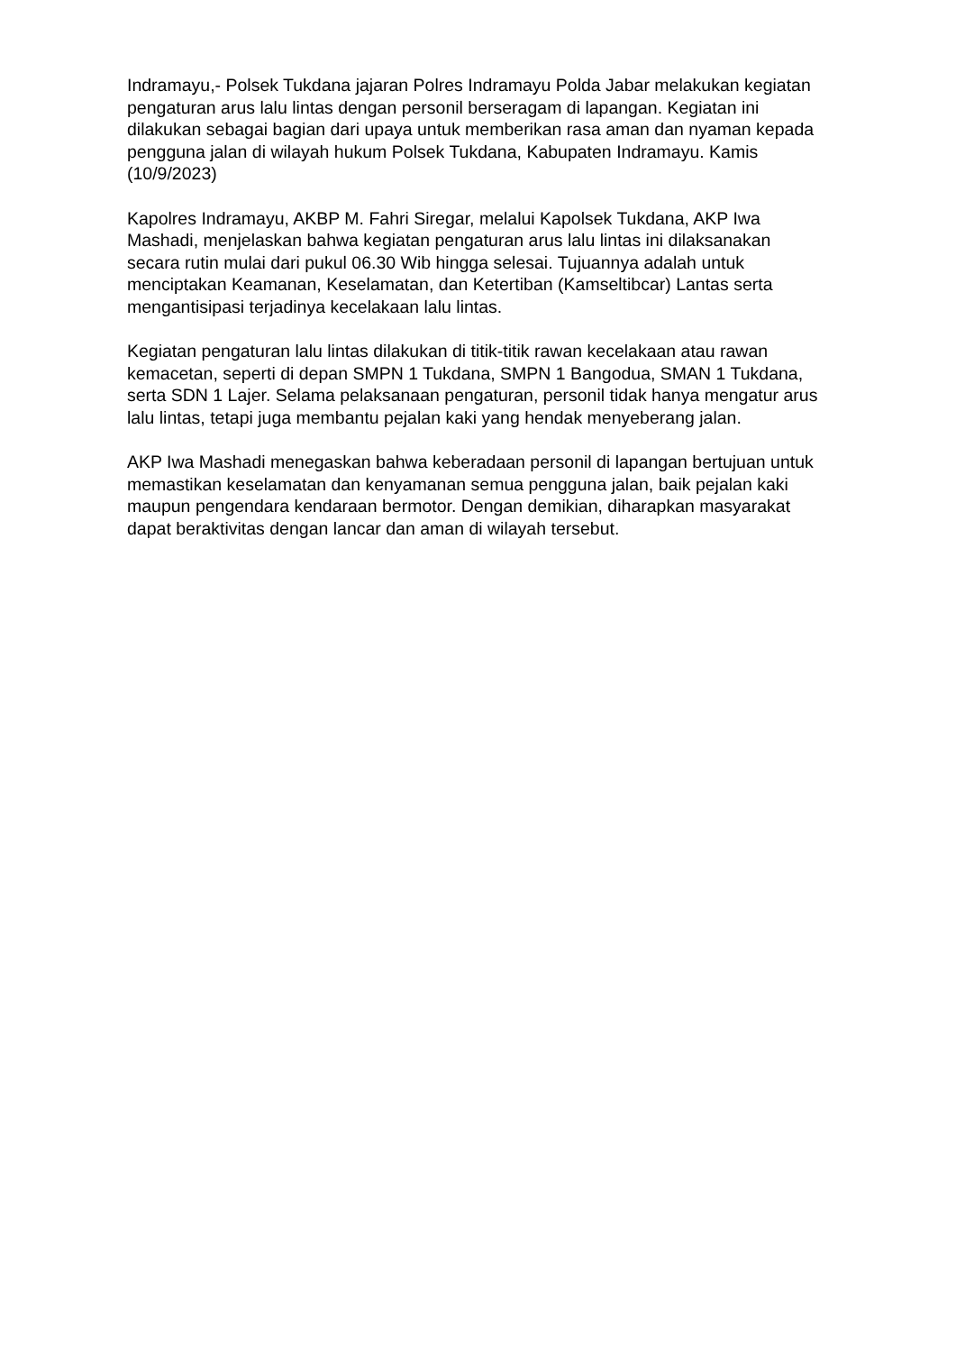Indramayu,- Polsek Tukdana jajaran Polres Indramayu Polda Jabar melakukan kegiatan pengaturan arus lalu lintas dengan personil berseragam di lapangan. Kegiatan ini dilakukan sebagai bagian dari upaya untuk memberikan rasa aman dan nyaman kepada pengguna jalan di wilayah hukum Polsek Tukdana, Kabupaten Indramayu. Kamis (10/9/2023)
Kapolres Indramayu, AKBP M. Fahri Siregar, melalui Kapolsek Tukdana, AKP Iwa Mashadi, menjelaskan bahwa kegiatan pengaturan arus lalu lintas ini dilaksanakan secara rutin mulai dari pukul 06.30 Wib hingga selesai. Tujuannya adalah untuk menciptakan Keamanan, Keselamatan, dan Ketertiban (Kamseltibcar) Lantas serta mengantisipasi terjadinya kecelakaan lalu lintas.
Kegiatan pengaturan lalu lintas dilakukan di titik-titik rawan kecelakaan atau rawan kemacetan, seperti di depan SMPN 1 Tukdana, SMPN 1 Bangodua, SMAN 1 Tukdana, serta SDN 1 Lajer. Selama pelaksanaan pengaturan, personil tidak hanya mengatur arus lalu lintas, tetapi juga membantu pejalan kaki yang hendak menyeberang jalan.
AKP Iwa Mashadi menegaskan bahwa keberadaan personil di lapangan bertujuan untuk memastikan keselamatan dan kenyamanan semua pengguna jalan, baik pejalan kaki maupun pengendara kendaraan bermotor. Dengan demikian, diharapkan masyarakat dapat beraktivitas dengan lancar dan aman di wilayah tersebut.